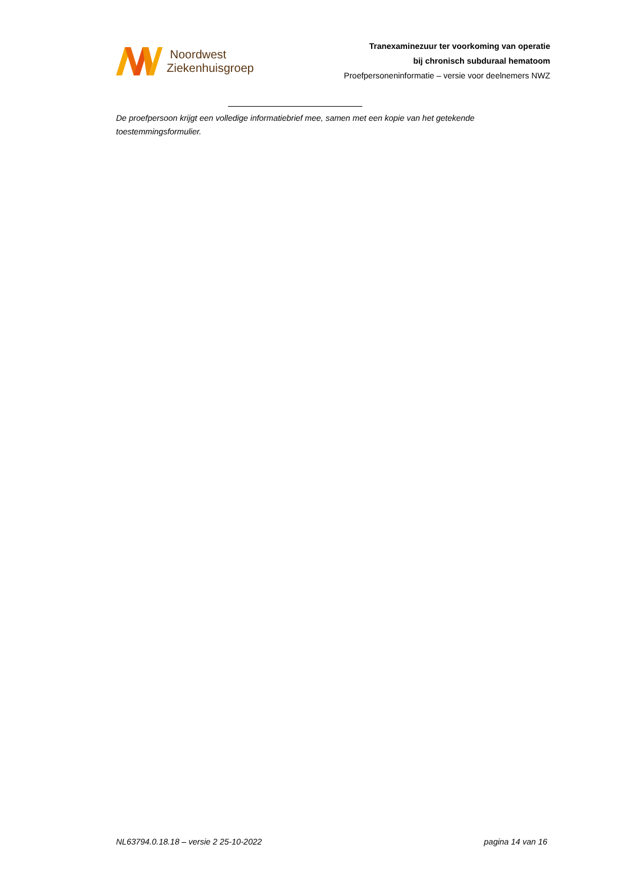Noordwest
Ziekenhuisgroep
Tranexaminezuur ter voorkoming van operatie
bij chronisch subduraal hematoom
Proefpersoneninformatie – versie voor deelnemers NWZ
De proefpersoon krijgt een volledige informatiebrief mee, samen met een kopie van het getekende toestemmingsformulier.
NL63794.0.18.18 – versie 2 25-10-2022 pagina 14 van 16